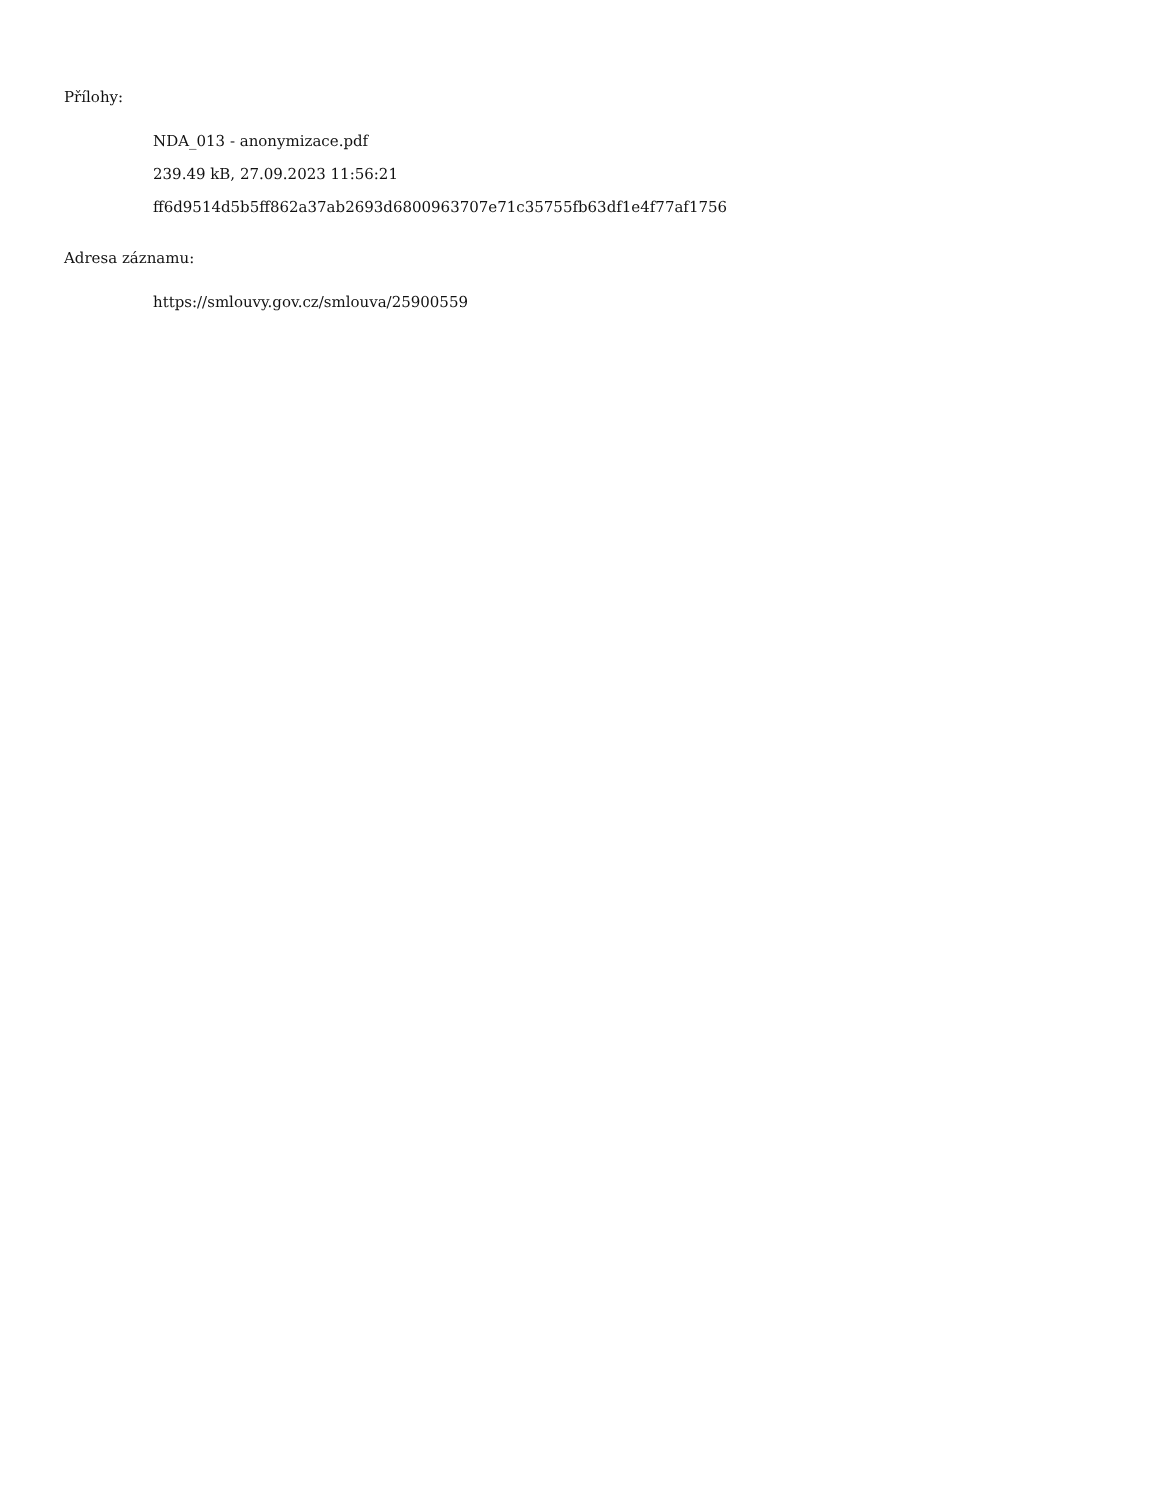Přílohy:
NDA_013 - anonymizace.pdf
239.49 kB, 27.09.2023 11:56:21
ff6d9514d5b5ff862a37ab2693d6800963707e71c35755fb63df1e4f77af1756
Adresa záznamu:
https://smlouvy.gov.cz/smlouva/25900559